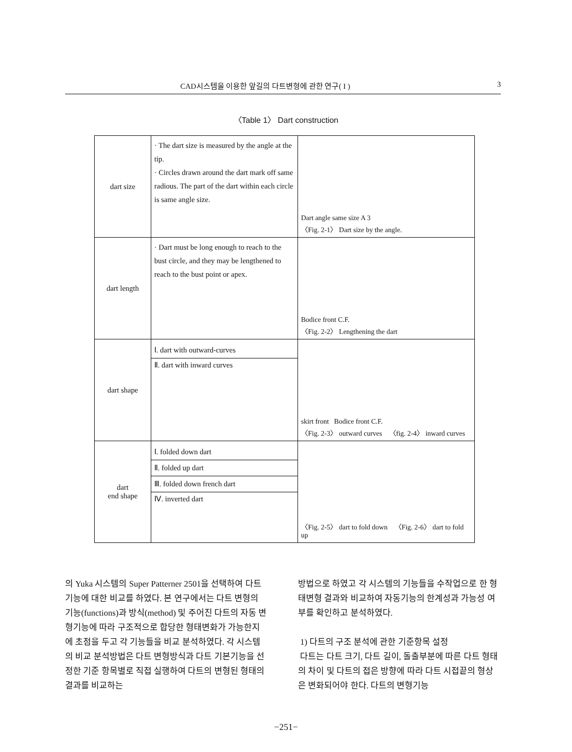CAD시스템을 이용한 앞길의 다트변형에 관한 연구( I ) 3
〈Table 1〉 Dart construction
| dart size | · The dart size is measured by the angle at the tip. · Circles drawn around the dart mark off same radious. The part of the dart within each circle is same angle size. | Dart angle same size A 3 〈Fig. 2-1〉 Dart size by the angle. |
| dart length | · Dart must be long enough to reach to the bust circle, and they may be lengthened to reach to the bust point or apex. | Bodice front C.F. 〈Fig. 2-2〉 Lengthening the dart |
| dart shape | Ⅰ. dart with outward-curves Ⅱ. dart with inward curves | skirt front Bodice front C.F. 〈Fig. 2-3〉 outward curves 〈fig. 2-4〉 inward curves |
| dart end shape | Ⅰ. folded down dart Ⅱ. folded up dart Ⅲ. folded down french dart Ⅳ. inverted dart | 〈Fig. 2-5〉 dart to fold down 〈Fig. 2-6〉 dart to fold up |
의 Yuka 시스템의 Super Patterner 2501을 선택하여 다트 기능에 대한 비교를 하였다. 본 연구에서는 다트 변형의 기능(functions)과 방식(method) 및 주어진 다트의 자동 변형기능에 따라 구조적으로 합당한 형태변화가 가능한지에 초점을 두고 각 기능들을 비교 분석하였다. 각 시스템의 비교 분석방법은 다트 변형방식과 다트 기본기능을 선정한 기준 항목별로 직접 실행하여 다트의 변형된 형태의 결과를 비교하는
방법으로 하였고 각 시스템의 기능들을 수작업으로 한 형태변형 결과와 비교하여 자동기능의 한계성과 가능성 여부를 확인하고 분석하였다.
1) 다트의 구조 분석에 관한 기준항목 설정
다트는 다트 크기, 다트 길이, 돌출부분에 따른 다트 형태의 차이 및 다트의 접은 방향에 따라 다트 시접끝의 형상은 변화되어야 한다. 다트의 변형기능
−251−